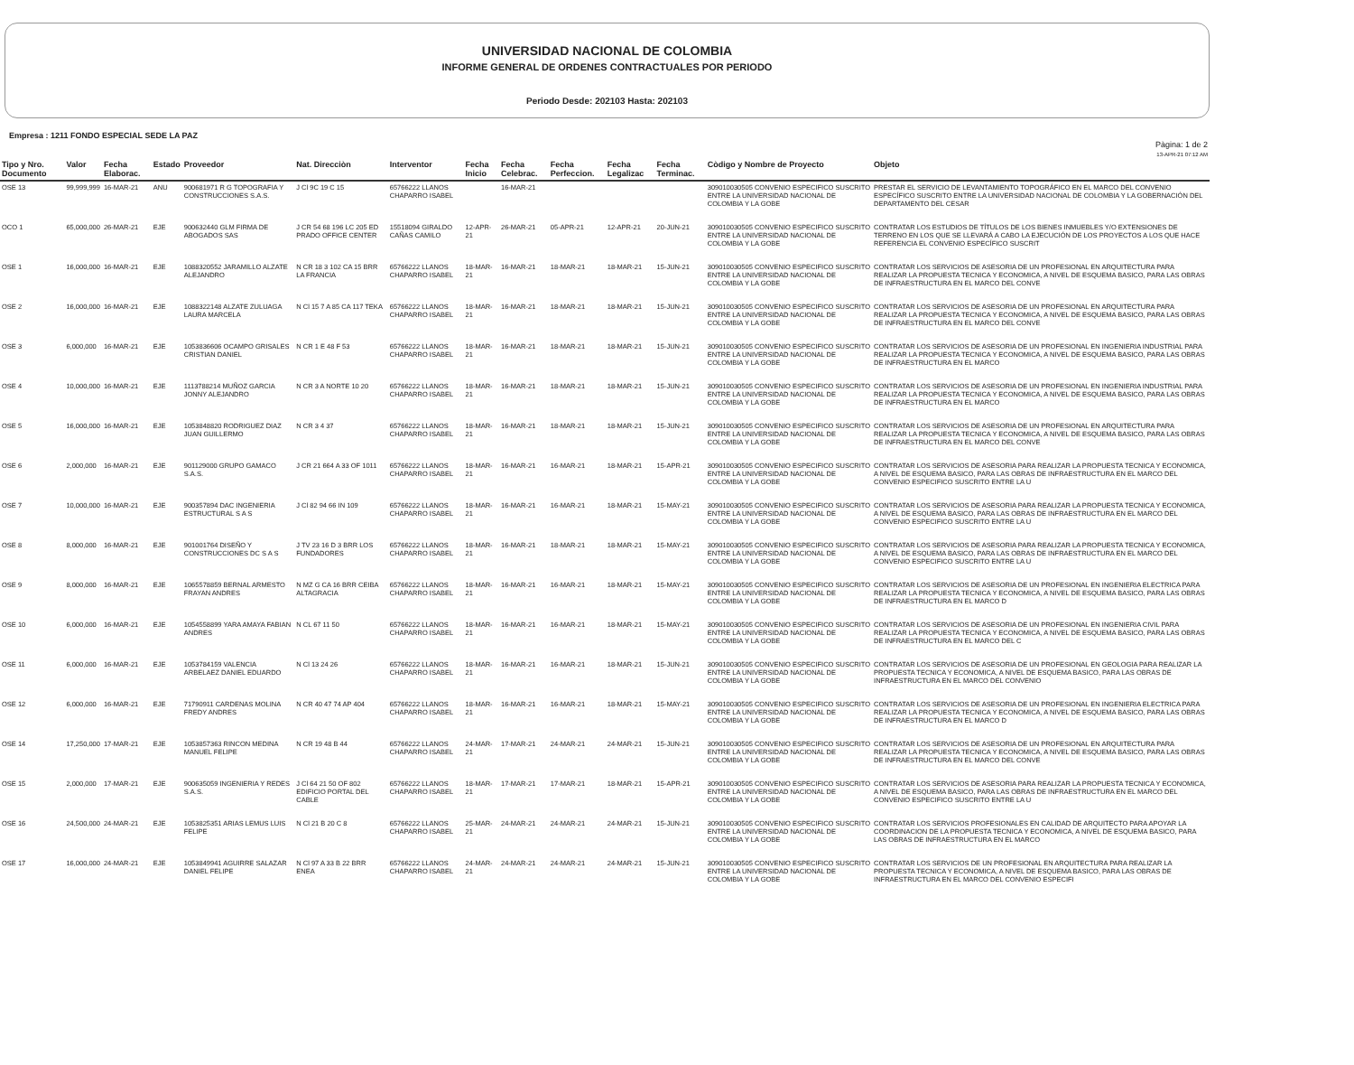UNIVERSIDAD NACIONAL DE COLOMBIA
INFORME GENERAL DE ORDENES CONTRACTUALES POR PERIODO
Periodo Desde: 202103 Hasta: 202103
Empresa : 1211 FONDO ESPECIAL SEDE LA PAZ
Pàgina: 1 de 2
13-APR-21 07:12 AM
| Tipo y Nro. Documento | Valor | Fecha Elaborac. | Estado | Proveedor | Nat. Direcciòn | Interventor | Fecha Inicio | Fecha Celebrac. | Fecha Perfeccion. | Fecha Legalizac | Fecha Terminac. | Còdigo y Nombre de Proyecto | Objeto |
| --- | --- | --- | --- | --- | --- | --- | --- | --- | --- | --- | --- | --- | --- |
| OSE 13 | 99,999,999 | 16-MAR-21 | ANU | 900681971 R G TOPOGRAFIA Y CONSTRUCCIONES S.A.S. | J Cl 9C 19 C 15 | 65766222 LLANOS CHAPARRO ISABEL | | 16-MAR-21 | | | | 3090100305​05 CONVENIO ESPECIFICO SUSCRITO ENTRE LA UNIVERSIDAD NACIONAL DE COLOMBIA Y LA GOBE | PRESTAR EL SERVICIO DE LEVANTAMIENTO TOPOGRÁFICO EN EL MARCO DEL CONVENIO ESPECÍFICO SUSCRITO ENTRE LA UNIVERSIDAD NACIONAL DE COLOMBIA Y LA GOBERNACIÓN DEL DEPARTAMENTO DEL CESAR |
| OCO 1 | 65,000,000 | 26-MAR-21 | EJE | 900632440 GLM FIRMA DE ABOGADOS SAS | J CR 54 68 196 LC 205 ED PRADO OFFICE CENTER | 15518094 GIRALDO CAÑAS CAMILO | 12-APR-21 | 26-MAR-21 | 05-APR-21 | 12-APR-21 | 20-JUN-21 | 309010030505 CONVENIO ESPECIFICO SUSCRITO ENTRE LA UNIVERSIDAD NACIONAL DE COLOMBIA Y LA GOBE | CONTRATAR LOS ESTUDIOS DE TÍTULOS DE LOS BIENES INMUEBLES Y/O EXTENSIONES DE TERRENO EN LOS QUE SE LLEVARÁ A CABO LA EJECUCIÓN DE LOS PROYECTOS A LOS QUE HACE REFERENCIA EL CONVENIO ESPECÍFICO SUSCRIT |
| OSE 1 | 16,000,000 | 16-MAR-21 | EJE | 1088320552 JARAMILLO ALZATE ALEJANDRO | N CR 18 3 102 CA 15 BRR LA FRANCIA | 65766222 LLANOS CHAPARRO ISABEL | 18-MAR-21 | 16-MAR-21 | 18-MAR-21 | 18-MAR-21 | 15-JUN-21 | 309010030505 CONVENIO ESPECIFICO SUSCRITO ENTRE LA UNIVERSIDAD NACIONAL DE COLOMBIA Y LA GOBE | CONTRATAR LOS SERVICIOS DE ASESORIA DE UN PROFESIONAL EN ARQUITECTURA PARA REALIZAR LA PROPUESTA TECNICA Y ECONOMICA, A NIVEL DE ESQUEMA BASICO, PARA LAS OBRAS DE INFRAESTRUCTURA EN EL MARCO DEL CONVE |
| OSE 2 | 16,000,000 | 16-MAR-21 | EJE | 1088322148 ALZATE ZULUAGA LAURA MARCELA | N Cl 15 7 A 85 CA 117 TEKA | 65766222 LLANOS CHAPARRO ISABEL | 18-MAR-21 | 16-MAR-21 | 18-MAR-21 | 18-MAR-21 | 15-JUN-21 | 309010030505 CONVENIO ESPECIFICO SUSCRITO ENTRE LA UNIVERSIDAD NACIONAL DE COLOMBIA Y LA GOBE | CONTRATAR LOS SERVICIOS DE ASESORIA DE UN PROFESIONAL EN ARQUITECTURA PARA REALIZAR LA PROPUESTA TECNICA Y ECONOMICA, A NIVEL DE ESQUEMA BASICO, PARA LAS OBRAS DE INFRAESTRUCTURA EN EL MARCO DEL CONVE |
| OSE 3 | 6,000,000 | 16-MAR-21 | EJE | 1053836606 OCAMPO GRISALES CRISTIAN DANIEL | N CR 1 E 48 F 53 | 65766222 LLANOS CHAPARRO ISABEL | 18-MAR-21 | 16-MAR-21 | 18-MAR-21 | 18-MAR-21 | 15-JUN-21 | 309010030505 CONVENIO ESPECIFICO SUSCRITO ENTRE LA UNIVERSIDAD NACIONAL DE COLOMBIA Y LA GOBE | CONTRATAR LOS SERVICIOS DE ASESORIA DE UN PROFESIONAL EN INGENIERIA INDUSTRIAL PARA REALIZAR LA PROPUESTA TECNICA Y ECONOMICA, A NIVEL DE ESQUEMA BASICO, PARA LAS OBRAS DE INFRAESTRUCTURA EN EL MARCO |
| OSE 4 | 10,000,000 | 16-MAR-21 | EJE | 1113788214 MUÑOZ GARCIA JONNY ALEJANDRO | N CR 3 A NORTE 10 20 | 65766222 LLANOS CHAPARRO ISABEL | 18-MAR-21 | 16-MAR-21 | 18-MAR-21 | 18-MAR-21 | 15-JUN-21 | 309010030505 CONVENIO ESPECIFICO SUSCRITO ENTRE LA UNIVERSIDAD NACIONAL DE COLOMBIA Y LA GOBE | CONTRATAR LOS SERVICIOS DE ASESORIA DE UN PROFESIONAL EN INGENIERIA INDUSTRIAL PARA REALIZAR LA PROPUESTA TECNICA Y ECONOMICA, A NIVEL DE ESQUEMA BASICO, PARA LAS OBRAS DE INFRAESTRUCTURA EN EL MARCO |
| OSE 5 | 16,000,000 | 16-MAR-21 | EJE | 1053848820 RODRIGUEZ DIAZ JUAN GUILLERMO | N CR 3 4 37 | 65766222 LLANOS CHAPARRO ISABEL | 18-MAR-21 | 16-MAR-21 | 18-MAR-21 | 18-MAR-21 | 15-JUN-21 | 309010030505 CONVENIO ESPECIFICO SUSCRITO ENTRE LA UNIVERSIDAD NACIONAL DE COLOMBIA Y LA GOBE | CONTRATAR LOS SERVICIOS DE ASESORIA DE UN PROFESIONAL EN ARQUITECTURA PARA REALIZAR LA PROPUESTA TECNICA Y ECONOMICA, A NIVEL DE ESQUEMA BASICO, PARA LAS OBRAS DE INFRAESTRUCTURA EN EL MARCO DEL CONVE |
| OSE 6 | 2,000,000 | 16-MAR-21 | EJE | 901129000 GRUPO GAMACO S.A.S. | J CR 21 664 A 33 OF 1011 | 65766222 LLANOS CHAPARRO ISABEL | 18-MAR-21 | 16-MAR-21 | 16-MAR-21 | 18-MAR-21 | 15-APR-21 | 309010030505 CONVENIO ESPECIFICO SUSCRITO ENTRE LA UNIVERSIDAD NACIONAL DE COLOMBIA Y LA GOBE | CONTRATAR LOS SERVICIOS DE ASESORIA PARA REALIZAR LA PROPUESTA TECNICA Y ECONOMICA, A NIVEL DE ESQUEMA BASICO, PARA LAS OBRAS DE INFRAESTRUCTURA EN EL MARCO DEL CONVENIO ESPECIFICO SUSCRITO ENTRE LA U |
| OSE 7 | 10,000,000 | 16-MAR-21 | EJE | 900357894 DAC INGENIERIA ESTRUCTURAL S A S | J Cl 82 94 66 IN 109 | 65766222 LLANOS CHAPARRO ISABEL | 18-MAR-21 | 16-MAR-21 | 16-MAR-21 | 18-MAR-21 | 15-MAY-21 | 309010030505 CONVENIO ESPECIFICO SUSCRITO ENTRE LA UNIVERSIDAD NACIONAL DE COLOMBIA Y LA GOBE | CONTRATAR LOS SERVICIOS DE ASESORIA PARA REALIZAR LA PROPUESTA TECNICA Y ECONOMICA, A NIVEL DE ESQUEMA BASICO, PARA LAS OBRAS DE INFRAESTRUCTURA EN EL MARCO DEL CONVENIO ESPECIFICO SUSCRITO ENTRE LA U |
| OSE 8 | 8,000,000 | 16-MAR-21 | EJE | 901001764 DISEÑO Y CONSTRUCCIONES DC S A S | J TV 23 16 D 3 BRR LOS FUNDADORES | 65766222 LLANOS CHAPARRO ISABEL | 18-MAR-21 | 16-MAR-21 | 18-MAR-21 | 18-MAR-21 | 15-MAY-21 | 309010030505 CONVENIO ESPECIFICO SUSCRITO ENTRE LA UNIVERSIDAD NACIONAL DE COLOMBIA Y LA GOBE | CONTRATAR LOS SERVICIOS DE ASESORIA PARA REALIZAR LA PROPUESTA TECNICA Y ECONOMICA, A NIVEL DE ESQUEMA BASICO, PARA LAS OBRAS DE INFRAESTRUCTURA EN EL MARCO DEL CONVENIO ESPECIFICO SUSCRITO ENTRE LA U |
| OSE 9 | 8,000,000 | 16-MAR-21 | EJE | 1065578859 BERNAL ARMESTO FRAYAN ANDRES | N MZ G CA 16 BRR CEIBA ALTAGRACIA | 65766222 LLANOS CHAPARRO ISABEL | 18-MAR-21 | 16-MAR-21 | 16-MAR-21 | 18-MAR-21 | 15-MAY-21 | 309010030505 CONVENIO ESPECIFICO SUSCRITO ENTRE LA UNIVERSIDAD NACIONAL DE COLOMBIA Y LA GOBE | CONTRATAR LOS SERVICIOS DE ASESORIA DE UN PROFESIONAL EN INGENIERIA ELECTRICA PARA REALIZAR LA PROPUESTA TECNICA Y ECONOMICA, A NIVEL DE ESQUEMA BASICO, PARA LAS OBRAS DE INFRAESTRUCTURA EN EL MARCO D |
| OSE 10 | 6,000,000 | 16-MAR-21 | EJE | 1054558899 YARA AMAYA FABIAN ANDRES | N CL 67 11 50 | 65766222 LLANOS CHAPARRO ISABEL | 18-MAR-21 | 16-MAR-21 | 16-MAR-21 | 18-MAR-21 | 15-MAY-21 | 309010030505 CONVENIO ESPECIFICO SUSCRITO ENTRE LA UNIVERSIDAD NACIONAL DE COLOMBIA Y LA GOBE | CONTRATAR LOS SERVICIOS DE ASESORIA DE UN PROFESIONAL EN INGENIERIA CIVIL PARA REALIZAR LA PROPUESTA TECNICA Y ECONOMICA, A NIVEL DE ESQUEMA BASICO, PARA LAS OBRAS DE INFRAESTRUCTURA EN EL MARCO DEL C |
| OSE 11 | 6,000,000 | 16-MAR-21 | EJE | 1053784159 VALENCIA ARBELAEZ DANIEL EDUARDO | N Cl 13 24 26 | 65766222 LLANOS CHAPARRO ISABEL | 18-MAR-21 | 16-MAR-21 | 16-MAR-21 | 18-MAR-21 | 15-JUN-21 | 309010030505 CONVENIO ESPECIFICO SUSCRITO ENTRE LA UNIVERSIDAD NACIONAL DE COLOMBIA Y LA GOBE | CONTRATAR LOS SERVICIOS DE ASESORIA DE UN PROFESIONAL EN GEOLOGIA PARA REALIZAR LA PROPUESTA TECNICA Y ECONOMICA, A NIVEL DE ESQUEMA BASICO, PARA LAS OBRAS DE INFRAESTRUCTURA EN EL MARCO DEL CONVENIO |
| OSE 12 | 6,000,000 | 16-MAR-21 | EJE | 71790911 CARDENAS MOLINA FREDY ANDRES | N CR 40 47 74 AP 404 | 65766222 LLANOS CHAPARRO ISABEL | 18-MAR-21 | 16-MAR-21 | 16-MAR-21 | 18-MAR-21 | 15-MAY-21 | 309010030505 CONVENIO ESPECIFICO SUSCRITO ENTRE LA UNIVERSIDAD NACIONAL DE COLOMBIA Y LA GOBE | CONTRATAR LOS SERVICIOS DE ASESORIA DE UN PROFESIONAL EN INGENIERIA ELECTRICA PARA REALIZAR LA PROPUESTA TECNICA Y ECONOMICA, A NIVEL DE ESQUEMA BASICO, PARA LAS OBRAS DE INFRAESTRUCTURA EN EL MARCO D |
| OSE 14 | 17,250,000 | 17-MAR-21 | EJE | 1053857363 RINCON MEDINA MANUEL FELIPE | N CR 19 48 B 44 | 65766222 LLANOS CHAPARRO ISABEL | 24-MAR-21 | 17-MAR-21 | 24-MAR-21 | 24-MAR-21 | 15-JUN-21 | 309010030505 CONVENIO ESPECIFICO SUSCRITO ENTRE LA UNIVERSIDAD NACIONAL DE COLOMBIA Y LA GOBE | CONTRATAR LOS SERVICIOS DE ASESORIA DE UN PROFESIONAL EN ARQUITECTURA PARA REALIZAR LA PROPUESTA TECNICA Y ECONOMICA, A NIVEL DE ESQUEMA BASICO, PARA LAS OBRAS DE INFRAESTRUCTURA EN EL MARCO DEL CONVE |
| OSE 15 | 2,000,000 | 17-MAR-21 | EJE | 900635059 INGENIERIA Y REDES S.A.S. | J Cl 64 21 50 OF 802 EDIFICIO PORTAL DEL CABLE | 65766222 LLANOS CHAPARRO ISABEL | 18-MAR-21 | 17-MAR-21 | 17-MAR-21 | 18-MAR-21 | 15-APR-21 | 309010030505 CONVENIO ESPECIFICO SUSCRITO ENTRE LA UNIVERSIDAD NACIONAL DE COLOMBIA Y LA GOBE | CONTRATAR LOS SERVICIOS DE ASESORIA PARA REALIZAR LA PROPUESTA TECNICA Y ECONOMICA, A NIVEL DE ESQUEMA BASICO, PARA LAS OBRAS DE INFRAESTRUCTURA EN EL MARCO DEL CONVENIO ESPECIFICO SUSCRITO ENTRE LA U |
| OSE 16 | 24,500,000 | 24-MAR-21 | EJE | 1053825351 ARIAS LEMUS LUIS FELIPE | N Cl 21 B 20 C 8 | 65766222 LLANOS CHAPARRO ISABEL | 25-MAR-21 | 24-MAR-21 | 24-MAR-21 | 24-MAR-21 | 15-JUN-21 | 309010030505 CONVENIO ESPECIFICO SUSCRITO ENTRE LA UNIVERSIDAD NACIONAL DE COLOMBIA Y LA GOBE | CONTRATAR LOS SERVICIOS PROFESIONALES EN CALIDAD DE ARQUITECTO PARA APOYAR LA COORDINACION DE LA PROPUESTA TECNICA Y ECONOMICA, A NIVEL DE ESQUEMA BASICO, PARA LAS OBRAS DE INFRAESTRUCTURA EN EL MARCO |
| OSE 17 | 16,000,000 | 24-MAR-21 | EJE | 1053849941 AGUIRRE SALAZAR DANIEL FELIPE | N Cl 97 A 33 B 22 BRR ENEA | 65766222 LLANOS CHAPARRO ISABEL | 24-MAR-21 | 24-MAR-21 | 24-MAR-21 | 24-MAR-21 | 15-JUN-21 | 309010030505 CONVENIO ESPECIFICO SUSCRITO ENTRE LA UNIVERSIDAD NACIONAL DE COLOMBIA Y LA GOBE | CONTRATAR LOS SERVICIOS DE UN PROFESIONAL EN ARQUITECTURA PARA REALIZAR LA PROPUESTA TECNICA Y ECONOMICA, A NIVEL DE ESQUEMA BASICO, PARA LAS OBRAS DE INFRAESTRUCTURA EN EL MARCO DEL CONVENIO ESPECIFI |